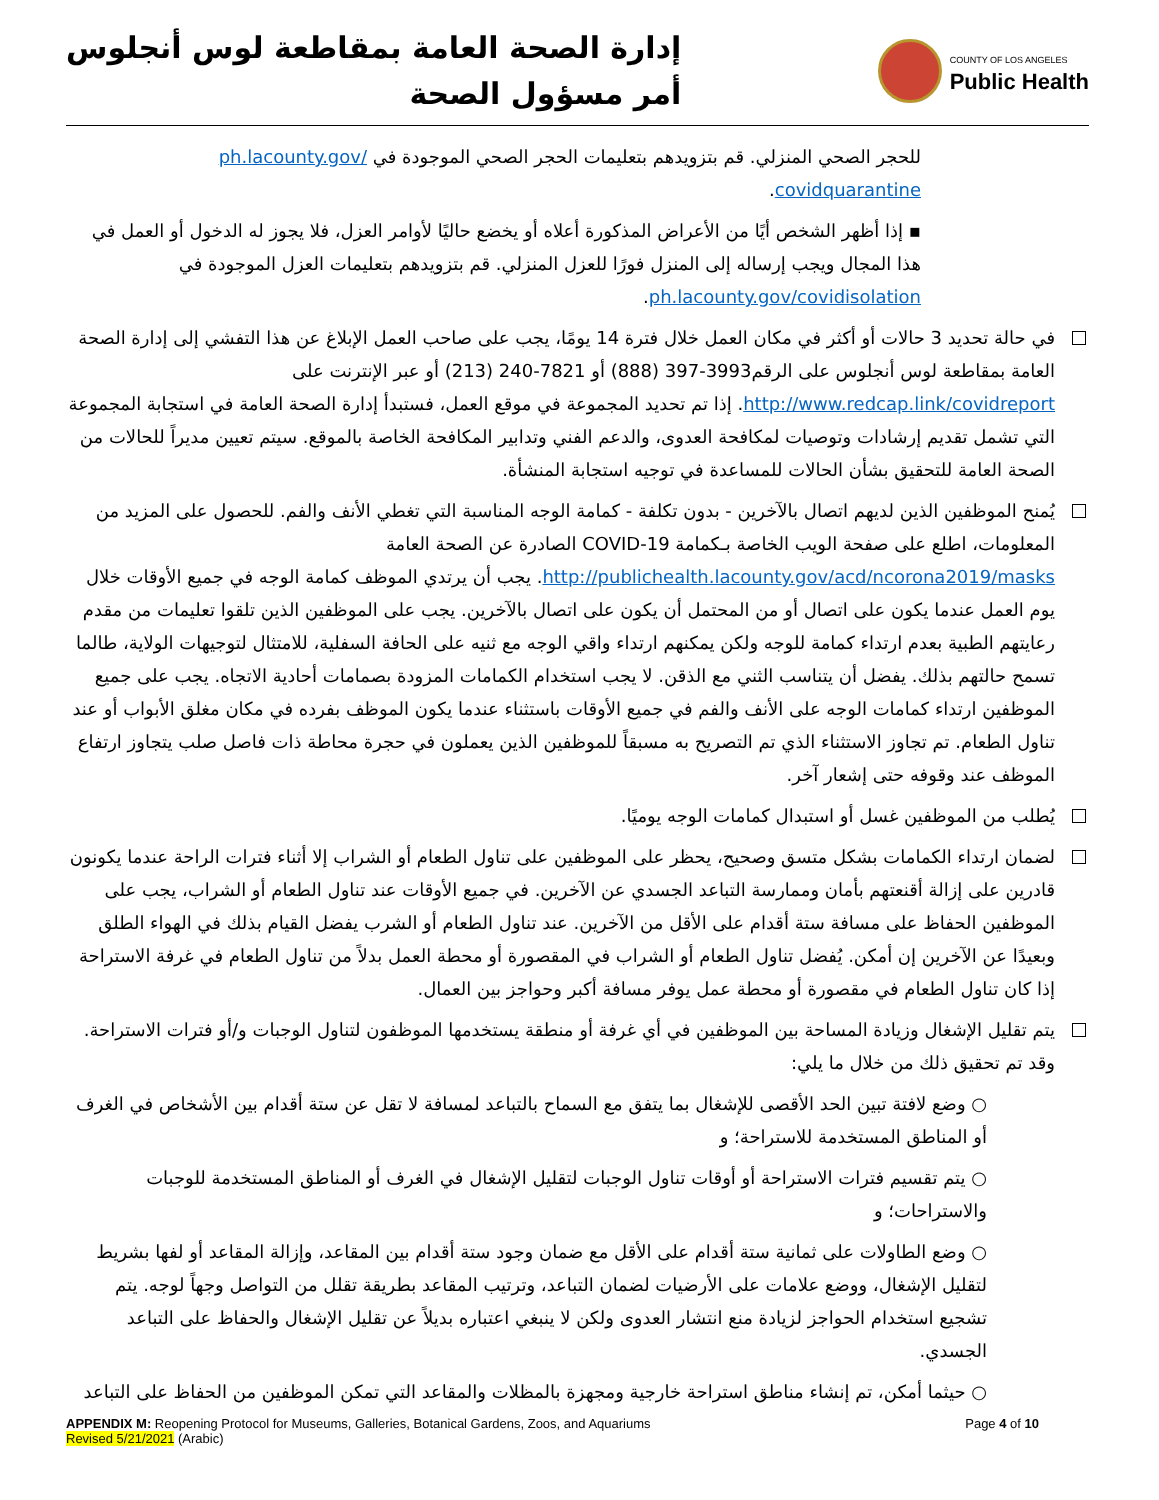إدارة الصحة العامة بمقاطعة لوس أنجلوس
أمر مسؤول الصحة
COUNTY OF LOS ANGELES
Public Health
للحجر الصحي المنزلي. قم بتزويدهم بتعليمات الحجر الصحي الموجودة في ph.lacounty.gov/ covidquarantine.
▪ إذا أظهر الشخص أيًا من الأعراض المذكورة أعلاه أو يخضع حاليًا لأوامر العزل، فلا يجوز له الدخول أو العمل في هذا المجال ويجب إرساله إلى المنزل فورًا للعزل المنزلي. قم بتزويدهم بتعليمات العزل الموجودة في ph.lacounty.gov/covidisolation.
في حالة تحديد 3 حالات أو أكثر في مكان العمل خلال فترة 14 يومًا، يجب على صاحب العمل الإبلاغ عن هذا التفشي إلى إدارة الصحة العامة بمقاطعة لوس أنجلوس على الرقم3993-397 (888) أو 7821-240 (213) أو عبر الإنترنت على http://www.redcap.link/covidreport. إذا تم تحديد المجموعة في موقع العمل، فستبدأ إدارة الصحة العامة في استجابة المجموعة التي تشمل تقديم إرشادات وتوصيات لمكافحة العدوى، والدعم الفني وتدابير المكافحة الخاصة بالموقع. سيتم تعيين مديراً للحالات من الصحة العامة للتحقيق بشأن الحالات للمساعدة في توجيه استجابة المنشأة.
يُمنح الموظفين الذين لديهم اتصال بالآخرين - بدون تكلفة - كمامة الوجه المناسبة التي تغطي الأنف والفم. للحصول على المزيد من المعلومات، اطلع على صفحة الويب الخاصة بـكمامة COVID-19 الصادرة عن الصحة العامة http://publichealth.lacounty.gov/acd/ncorona2019/masks. يجب أن يرتدي الموظف كمامة الوجه في جميع الأوقات خلال يوم العمل عندما يكون على اتصال أو من المحتمل أن يكون على اتصال بالآخرين. يجب على الموظفين الذين تلقوا تعليمات من مقدم رعايتهم الطبية بعدم ارتداء كمامة للوجه ولكن يمكنهم ارتداء واقي الوجه مع ثنيه على الحافة السفلية، للامتثال لتوجيهات الولاية، طالما تسمح حالتهم بذلك. يفضل أن يتناسب الثني مع الذقن. لا يجب استخدام الكمامات المزودة بصمامات أحادية الاتجاه. يجب على جميع الموظفين ارتداء كمامات الوجه على الأنف والفم في جميع الأوقات باستثناء عندما يكون الموظف بفرده في مكان مغلق الأبواب أو عند تناول الطعام. تم تجاوز الاستثناء الذي تم التصريح به مسبقاً للموظفين الذين يعملون في حجرة محاطة ذات فاصل صلب يتجاوز ارتفاع الموظف عند وقوفه حتى إشعار آخر.
يُطلب من الموظفين غسل أو استبدال كمامات الوجه يوميًا.
لضمان ارتداء الكمامات بشكل متسق وصحيح، يحظر على الموظفين على تناول الطعام أو الشراب إلا أثناء فترات الراحة عندما يكونون قادرين على إزالة أقنعتهم بأمان وممارسة التباعد الجسدي عن الآخرين. في جميع الأوقات عند تناول الطعام أو الشراب، يجب على الموظفين الحفاظ على مسافة ستة أقدام على الأقل من الآخرين. عند تناول الطعام أو الشرب يفضل القيام بذلك في الهواء الطلق وبعيدًا عن الآخرين إن أمكن. يُفضل تناول الطعام أو الشراب في المقصورة أو محطة العمل بدلاً من تناول الطعام في غرفة الاستراحة إذا كان تناول الطعام في مقصورة أو محطة عمل يوفر مسافة أكبر وحواجز بين العمال.
يتم تقليل الإشغال وزيادة المساحة بين الموظفين في أي غرفة أو منطقة يستخدمها الموظفون لتناول الوجبات و/أو فترات الاستراحة. وقد تم تحقيق ذلك من خلال ما يلي:
○ وضع لافتة تبين الحد الأقصى للإشغال بما يتفق مع السماح بالتباعد لمسافة لا تقل عن ستة أقدام بين الأشخاص في الغرف أو المناطق المستخدمة للاستراحة؛ و
○ يتم تقسيم فترات الاستراحة أو أوقات تناول الوجبات لتقليل الإشغال في الغرف أو المناطق المستخدمة للوجبات والاستراحات؛ و
○ وضع الطاولات على ثمانية ستة أقدام على الأقل مع ضمان وجود ستة أقدام بين المقاعد، وإزالة المقاعد أو لفها بشريط لتقليل الإشغال، ووضع علامات على الأرضيات لضمان التباعد، وترتيب المقاعد بطريقة تقلل من التواصل وجهاً لوجه. يتم تشجيع استخدام الحواجز لزيادة منع انتشار العدوى ولكن لا ينبغي اعتباره بديلاً عن تقليل الإشغال والحفاظ على التباعد الجسدي.
○ حيثما أمكن، تم إنشاء مناطق استراحة خارجية ومجهزة بالمظلات والمقاعد التي تمكن الموظفين من الحفاظ على التباعد
APPENDIX M: Reopening Protocol for Museums, Galleries, Botanical Gardens, Zoos, and Aquariums
Revised 5/21/2021 (Arabic)
Page 4 of 10